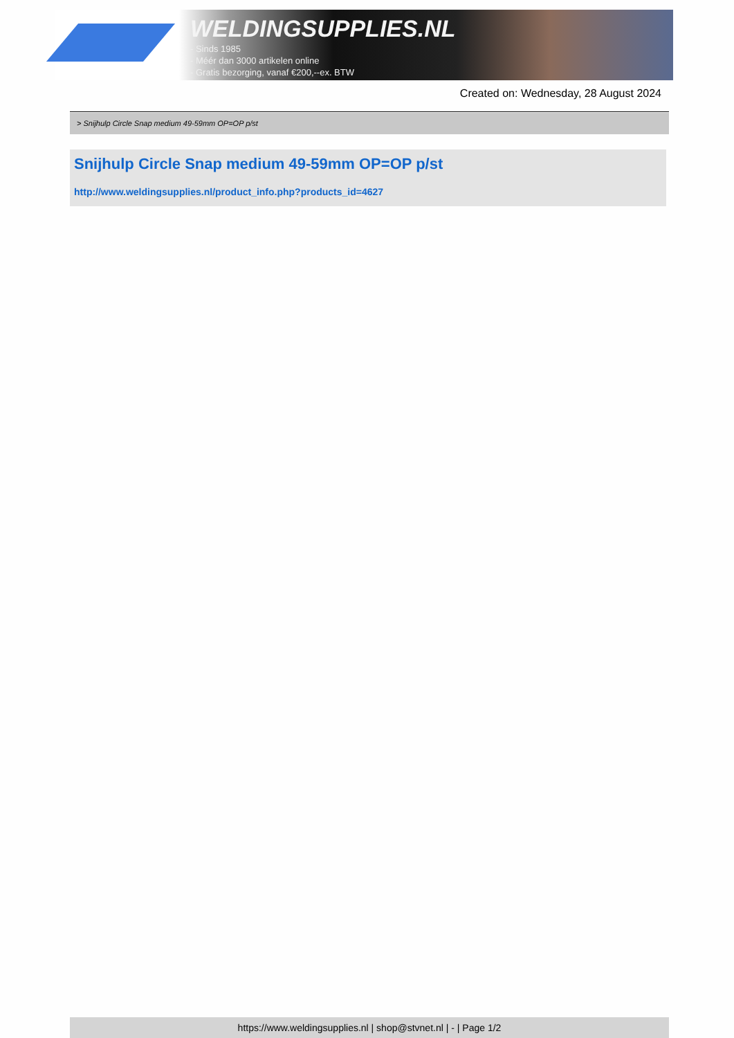WELDINGSUPPLIES.NL
- Sinds 1985
- Méér dan 3000 artikelen online
- Gratis bezorging, vanaf €200,--ex. BTW
Created on: Wednesday, 28 August 2024
> Snijhulp Circle Snap medium 49-59mm OP=OP p/st
Snijhulp Circle Snap medium 49-59mm OP=OP p/st
http://www.weldingsupplies.nl/product_info.php?products_id=4627
https://www.weldingsupplies.nl | shop@stvnet.nl | - | Page 1/2